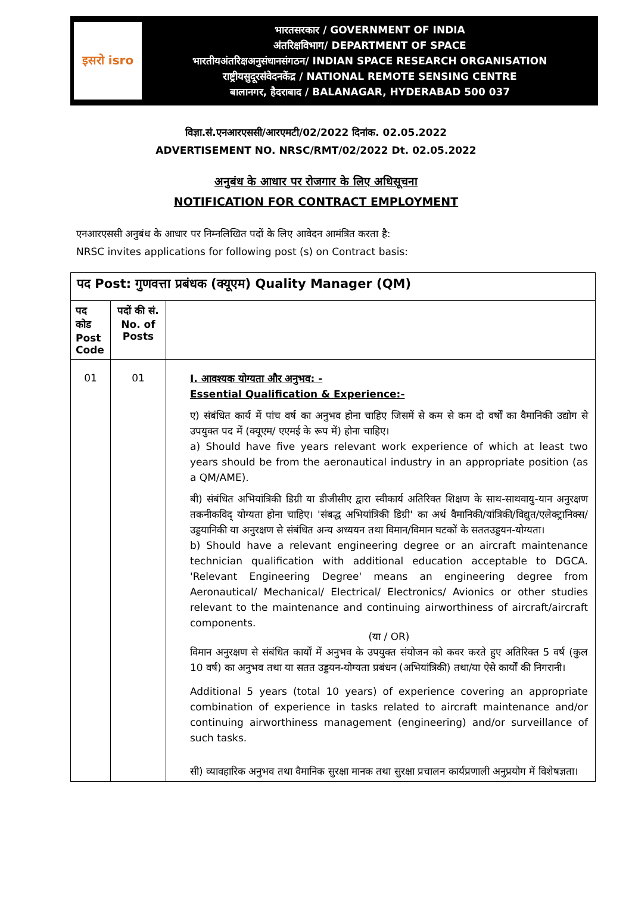इसरो isro
भारतसरकार / GOVERNMENT OF INDIA
अंतरिक्षविभाग/ DEPARTMENT OF SPACE
भारतीयअंतरिक्षअनुसंधानसंगठन/ INDIAN SPACE RESEARCH ORGANISATION
राष्ट्रीयसुदूरसंवेदनकेंद्र / NATIONAL REMOTE SENSING CENTRE
बालानगर, हैदराबाद / BALANAGAR, HYDERABAD 500 037
विज्ञा.सं.एनआरएससी/आरएमटी/02/2022 दिनांक. 02.05.2022
ADVERTISEMENT NO. NRSC/RMT/02/2022 Dt. 02.05.2022
अनुबंध के आधार पर रोजगार के लिए अधिसूचना
NOTIFICATION FOR CONTRACT EMPLOYMENT
एनआरएससी अनुबंध के आधार पर निम्नलिखित पदों के लिए आवेदन आमंत्रित करता है:
NRSC invites applications for following post (s) on Contract basis:
| पद Post: गुणवत्ता प्रबंधक (क्यूएम) Quality Manager (QM) | | |
| --- | --- | --- |
| पद कोड Post Code | पदों की सं. No. of Posts | |
| 01 | 01 | I. आवश्यक योग्यता और अनुभव: - Essential Qualification & Experience:- ए) संबंधित कार्य में पांच वर्ष का अनुभव होना चाहिए जिसमें से कम से कम दो वर्षों का वैमानिकी उद्योग से उपयुक्त पद में (क्यूएम/ एएमई के रूप में) होना चाहिए। a) Should have five years relevant work experience of which at least two years should be from the aeronautical industry in an appropriate position (as a QM/AME). बी) संबंधित अभियांत्रिकी डिग्री या डीजीसीए द्वारा स्वीकार्य अतिरिक्त शिक्षण के साथ-साथवायु-यान अनुरक्षण तकनीकविद् योग्यता होना चाहिए। 'संबद्ध अभियांत्रिकी डिग्री' का अर्थ वैमानिकी/यांत्रिकी/विद्युत/एलेक्ट्रानिक्स/उड्डयानिकी या अनुरक्षण से संबंधित अन्य अध्ययन तथा विमान/विमान घटकों के सततउड्डयन-योग्यता। b) Should have a relevant engineering degree or an aircraft maintenance technician qualification with additional education acceptable to DGCA. 'Relevant Engineering Degree' means an engineering degree from Aeronautical/ Mechanical/ Electrical/ Electronics/ Avionics or other studies relevant to the maintenance and continuing airworthiness of aircraft/aircraft components. (या / OR) विमान अनुरक्षण से संबंधित कार्यों में अनुभव के उपयुक्त संयोजन को कवर करते हुए अतिरिक्त 5 वर्ष (कुल 10 वर्ष) का अनुभव तथा या सतत उड्डयन-योग्यता प्रबंधन (अभियांत्रिकी) तथा/या ऐसे कार्यों की निगरानी। Additional 5 years (total 10 years) of experience covering an appropriate combination of experience in tasks related to aircraft maintenance and/or continuing airworthiness management (engineering) and/or surveillance of such tasks. सी) व्यावहारिक अनुभव तथा वैमानिक सुरक्षा मानक तथा सुरक्षा प्रचालन कार्यप्रणाली अनुप्रयोग में विशेषज्ञता। |